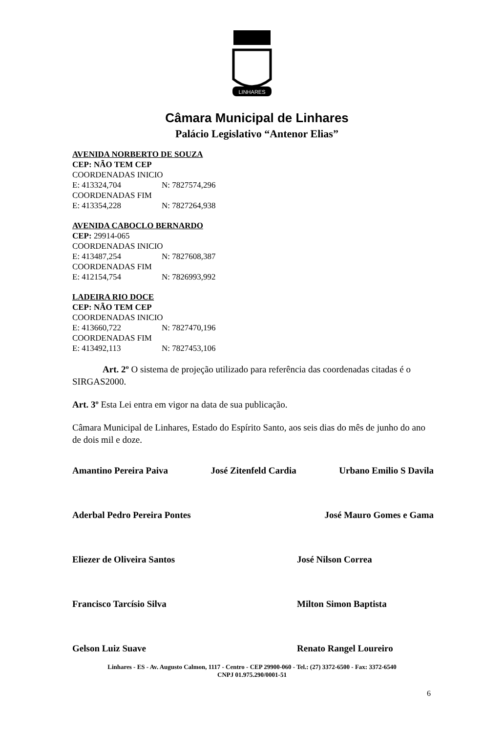LINHARES
Câmara Municipal de Linhares
Palácio Legislativo “Antenor Elias”
AVENIDA NORBERTO DE SOUZA
CEP: NÃO TEM CEP
COORDENADAS INICIO
E: 413324,704 N: 7827574,296
COORDENADAS FIM
E: 413354,228 N: 7827264,938
AVENIDA CABOCLO BERNARDO
CEP: 29914-065
COORDENADAS INICIO
E: 413487,254 N: 7827608,387
COORDENADAS FIM
E: 412154,754 N: 7826993,992
LADEIRA RIO DOCE
CEP: NÃO TEM CEP
COORDENADAS INICIO
E: 413660,722 N: 7827470,196
COORDENADAS FIM
E: 413492,113 N: 7827453,106
Art. 2º O sistema de projeção utilizado para referência das coordenadas citadas é o SIRGAS2000.
Art. 3º Esta Lei entra em vigor na data de sua publicação.
Câmara Municipal de Linhares, Estado do Espírito Santo, aos seis dias do mês de junho do ano de dois mil e doze.
Amantino Pereira Paiva José Zitenfeld Cardia Urbano Emilio S Davila
Aderbal Pedro Pereira Pontes José Mauro Gomes e Gama
Eliezer de Oliveira Santos José Nilson Correa
Francisco Tarcísio Silva Milton Simon Baptista
Gelson Luiz Suave Renato Rangel Loureiro
Linhares - ES - Av. Augusto Calmon, 1117 - Centro - CEP 29900-060 - Tel.: (27) 3372-6500 - Fax: 3372-6540
CNPJ 01.975.290/0001-51
6